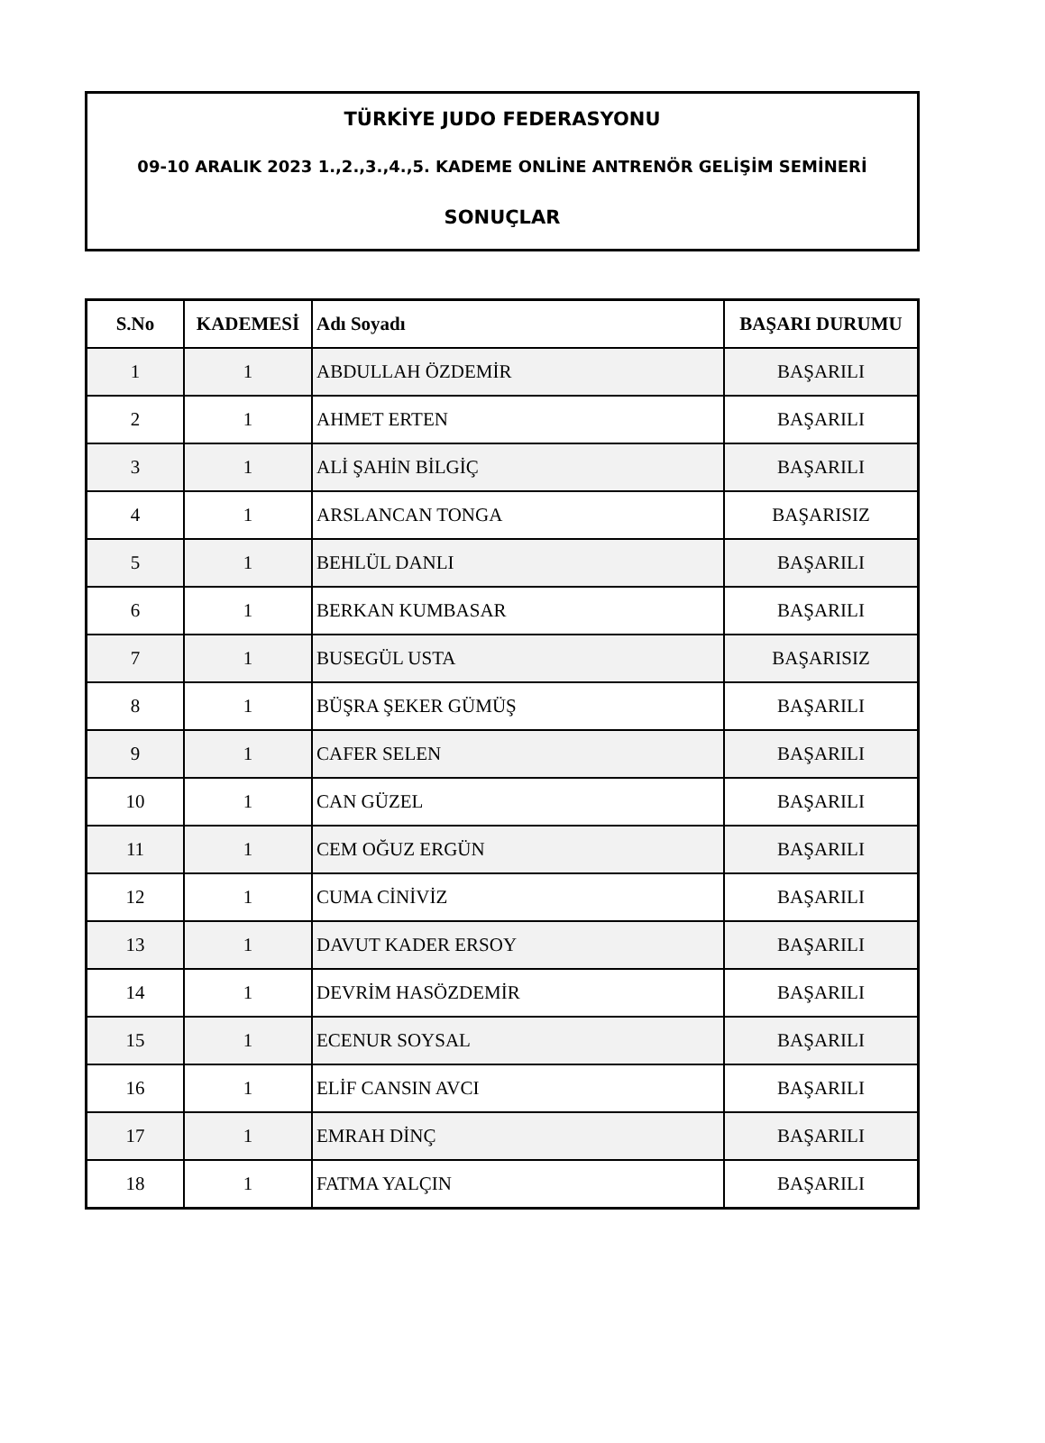TÜRKİYE JUDO FEDERASYONU
09-10 ARALIK 2023 1.,2.,3.,4.,5. KADEME ONLİNE ANTRENÖR GELİŞİM SEMİNERİ
SONUÇLAR
| S.No | KADEMESİ | Adı Soyadı | BAŞARI DURUMU |
| --- | --- | --- | --- |
| 1 | 1 | ABDULLAH ÖZDEMİR | BAŞARILI |
| 2 | 1 | AHMET ERTEN | BAŞARILI |
| 3 | 1 | ALİ ŞAHİN BİLGİÇ | BAŞARILI |
| 4 | 1 | ARSLANCAN TONGA | BAŞARISIZ |
| 5 | 1 | BEHLÜL DANLI | BAŞARILI |
| 6 | 1 | BERKAN KUMBASAR | BAŞARILI |
| 7 | 1 | BUSEGÜL USTA | BAŞARISIZ |
| 8 | 1 | BÜŞRA ŞEKER GÜMÜŞ | BAŞARILI |
| 9 | 1 | CAFER SELEN | BAŞARILI |
| 10 | 1 | CAN GÜZEL | BAŞARILI |
| 11 | 1 | CEM OĞUZ ERGÜN | BAŞARILI |
| 12 | 1 | CUMA CİNİVİZ | BAŞARILI |
| 13 | 1 | DAVUT KADER ERSOY | BAŞARILI |
| 14 | 1 | DEVRİM HASÖZDEMİR | BAŞARILI |
| 15 | 1 | ECENUR SOYSAL | BAŞARILI |
| 16 | 1 | ELİF CANSIN AVCI | BAŞARILI |
| 17 | 1 | EMRAH DİNÇ | BAŞARILI |
| 18 | 1 | FATMA YALÇIN | BAŞARILI |